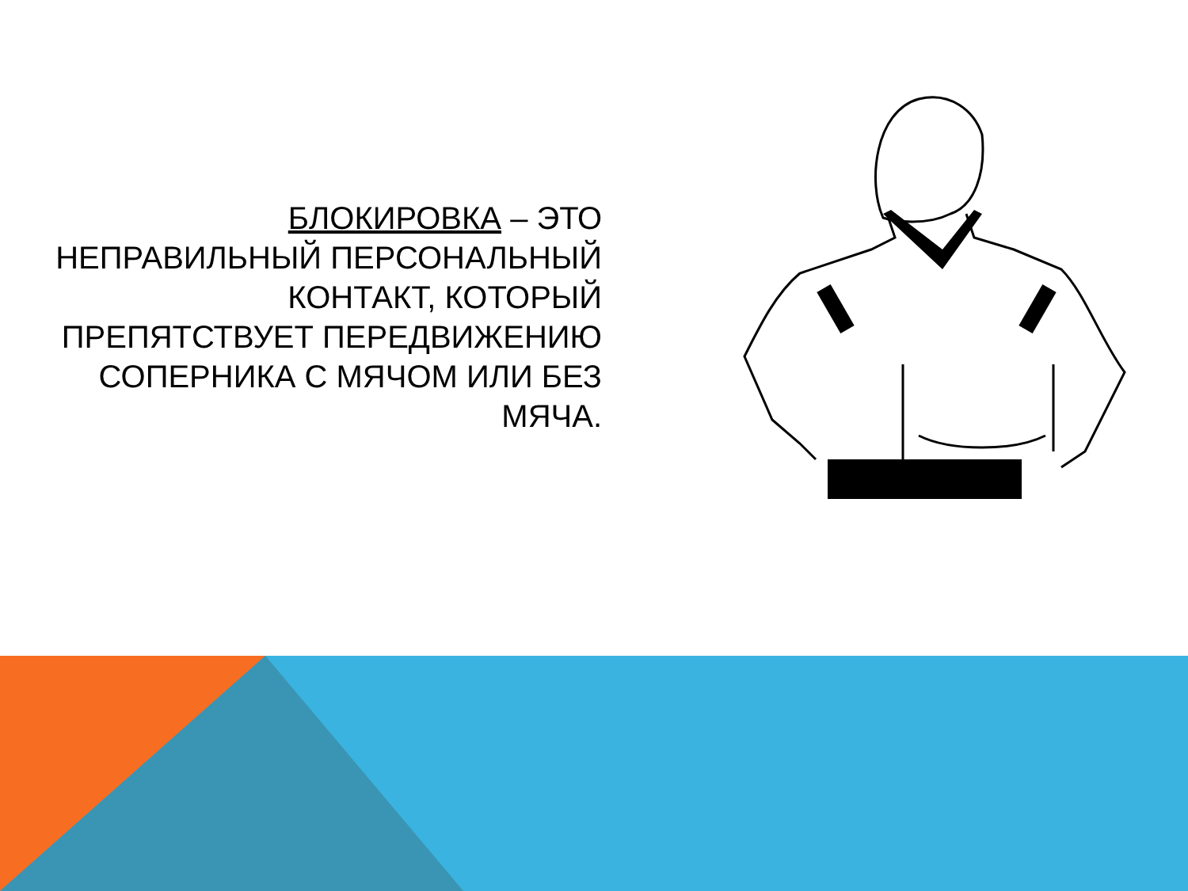БЛОКИРОВКА – ЭТО НЕПРАВИЛЬНЫЙ ПЕРСОНАЛЬНЫЙ КОНТАКТ, КОТОРЫЙ ПРЕПЯТСТВУЕТ ПЕРЕДВИЖЕНИЮ СОПЕРНИКА С МЯЧОМ ИЛИ БЕЗ МЯЧА.